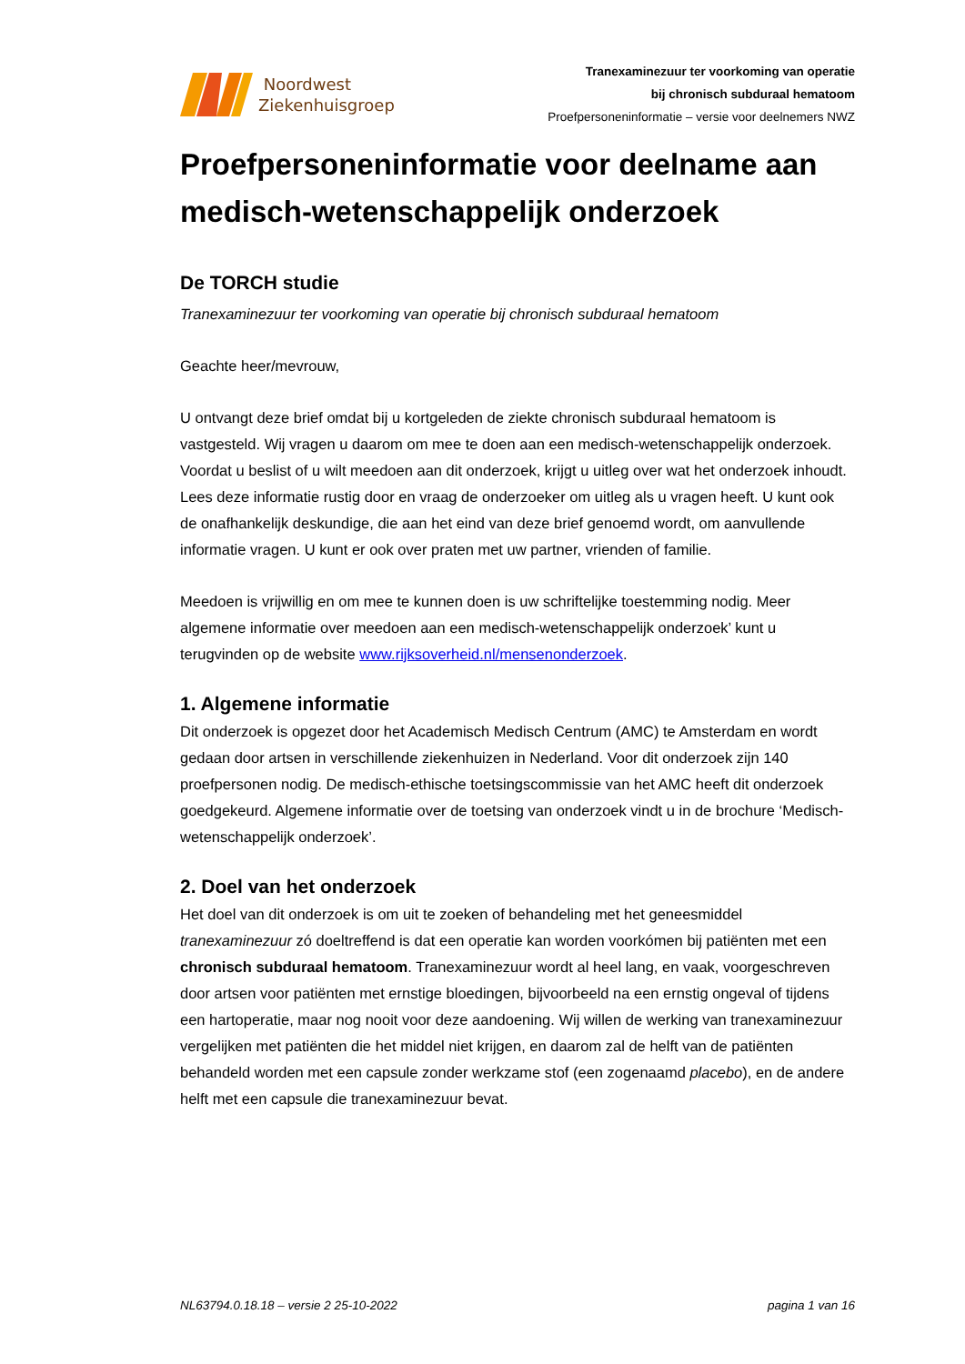Noordwest
Ziekenhuisgroep
Tranexaminezuur ter voorkoming van operatie
bij chronisch subduraal hematoom
Proefpersoneninformatie – versie voor deelnemers NWZ
Proefpersoneninformatie voor deelname aan medisch-wetenschappelijk onderzoek
De TORCH studie
Tranexaminezuur ter voorkoming van operatie bij chronisch subduraal hematoom
Geachte heer/mevrouw,
U ontvangt deze brief omdat bij u kortgeleden de ziekte chronisch subduraal hematoom is vastgesteld. Wij vragen u daarom om mee te doen aan een medisch-wetenschappelijk onderzoek. Voordat u beslist of u wilt meedoen aan dit onderzoek, krijgt u uitleg over wat het onderzoek inhoudt. Lees deze informatie rustig door en vraag de onderzoeker om uitleg als u vragen heeft. U kunt ook de onafhankelijk deskundige, die aan het eind van deze brief genoemd wordt, om aanvullende informatie vragen. U kunt er ook over praten met uw partner, vrienden of familie.
Meedoen is vrijwillig en om mee te kunnen doen is uw schriftelijke toestemming nodig. Meer algemene informatie over meedoen aan een medisch-wetenschappelijk onderzoek’ kunt u terugvinden op de website www.rijksoverheid.nl/mensenonderzoek.
1. Algemene informatie
Dit onderzoek is opgezet door het Academisch Medisch Centrum (AMC) te Amsterdam en wordt gedaan door artsen in verschillende ziekenhuizen in Nederland. Voor dit onderzoek zijn 140 proefpersonen nodig. De medisch-ethische toetsingscommissie van het AMC heeft dit onderzoek goedgekeurd. Algemene informatie over de toetsing van onderzoek vindt u in de brochure ‘Medisch-wetenschappelijk onderzoek’.
2. Doel van het onderzoek
Het doel van dit onderzoek is om uit te zoeken of behandeling met het geneesmiddel tranexaminezuur zó doeltreffend is dat een operatie kan worden voorkómen bij patiënten met een chronisch subduraal hematoom. Tranexaminezuur wordt al heel lang, en vaak, voorgeschreven door artsen voor patiënten met ernstige bloedingen, bijvoorbeeld na een ernstig ongeval of tijdens een hartoperatie, maar nog nooit voor deze aandoening. Wij willen de werking van tranexaminezuur vergelijken met patiënten die het middel niet krijgen, en daarom zal de helft van de patiënten behandeld worden met een capsule zonder werkzame stof (een zogenaamd placebo), en de andere helft met een capsule die tranexaminezuur bevat.
NL63794.0.18.18 – versie 2 25-10-2022 pagina 1 van 16